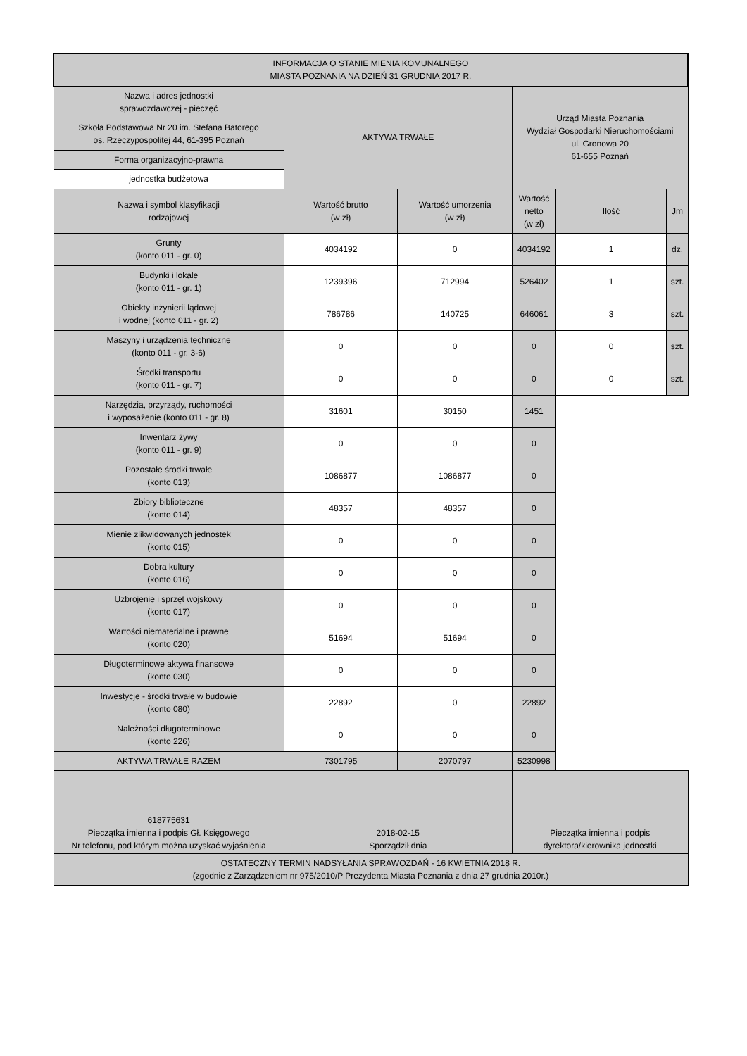| INFORMACJA O STANIE MIENIA KOMUNALNEGO MIASTA POZNANIA NA DZIEŃ 31 GRUDNIA 2017 R. | | | | | |
| Nazwa i adres jednostki sprawozdawczej - pieczęć | AKTYWA TRWAŁE | | Urząd Miasta Poznania Wydział Gospodarki Nieruchomościami ul. Gronowa 20 61-655 Poznań | | |
| Szkoła Podstawowa Nr 20 im. Stefana Batorego os. Rzeczypospolitej 44, 61-395 Poznań | | | | | |
| Forma organizacyjno-prawna | | | | | |
| jednostka budżetowa | | | | | |
| Nazwa i symbol klasyfikacji rodzajowej | Wartość brutto (w zł) | Wartość umorzenia (w zł) | Wartość netto (w zł) | Ilość | Jm |
| Grunty (konto 011 - gr. 0) | 4034192 | 0 | 4034192 | 1 | dz. |
| Budynki i lokale (konto 011 - gr. 1) | 1239396 | 712994 | 526402 | 1 | szt. |
| Obiekty inżynierii lądowej i wodnej (konto 011 - gr. 2) | 786786 | 140725 | 646061 | 3 | szt. |
| Maszyny i urządzenia techniczne (konto 011 - gr. 3-6) | 0 | 0 | 0 | 0 | szt. |
| Środki transportu (konto 011 - gr. 7) | 0 | 0 | 0 | 0 | szt. |
| Narzędzia, przyrządy, ruchomości i wyposażenie (konto 011 - gr. 8) | 31601 | 30150 | 1451 | | |
| Inwentarz żywy (konto 011 - gr. 9) | 0 | 0 | 0 | | |
| Pozostałe środki trwałe (konto 013) | 1086877 | 1086877 | 0 | | |
| Zbiory biblioteczne (konto 014) | 48357 | 48357 | 0 | | |
| Mienie zlikwidowanych jednostek (konto 015) | 0 | 0 | 0 | | |
| Dobra kultury (konto 016) | 0 | 0 | 0 | | |
| Uzbrojenie i sprzęt wojskowy (konto 017) | 0 | 0 | 0 | | |
| Wartości niematerialne i prawne (konto 020) | 51694 | 51694 | 0 | | |
| Długoterminowe aktywa finansowe (konto 030) | 0 | 0 | 0 | | |
| Inwestycje - środki trwałe w budowie (konto 080) | 22892 | 0 | 22892 | | |
| Należności długoterminowe (konto 226) | 0 | 0 | 0 | | |
| AKTYWA TRWAŁE RAZEM | 7301795 | 2070797 | 5230998 | | |
| 618775631 Pieczątka imienna i podpis Gł. Księgowego Nr telefonu, pod którym można uzyskać wyjaśnienia | 2018-02-15 Sporządził dnia | | Pieczątka imienna i podpis dyrektora/kierownika jednostki | | |
| OSTATECZNY TERMIN NADSYŁANIA SPRAWOZDAŃ - 16 KWIETNIA 2018 R. (zgodnie z Zarządzeniem nr 975/2010/P Prezydenta Miasta Poznania z dnia 27 grudnia 2010r.) | | | | | |